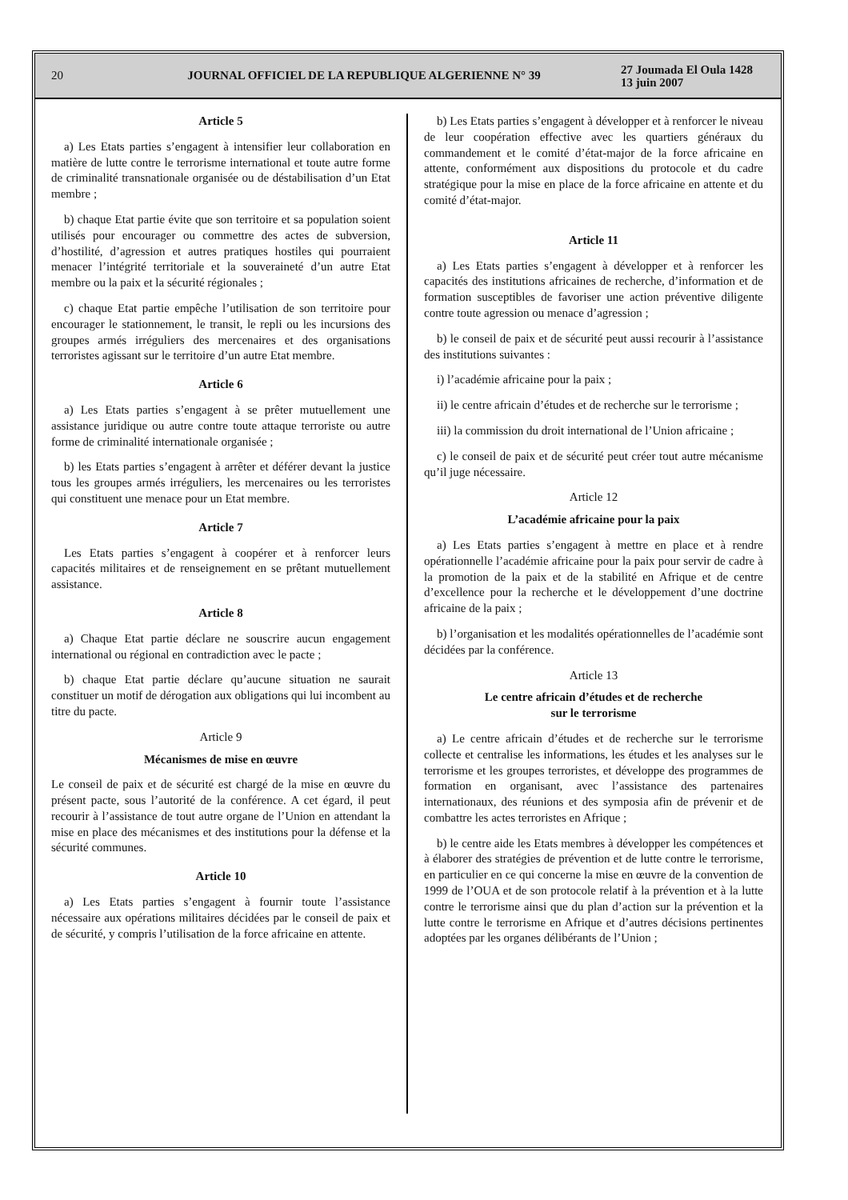20
JOURNAL OFFICIEL DE LA REPUBLIQUE ALGERIENNE N° 39
27 Joumada El Oula 1428
13 juin 2007
Article 5
a) Les Etats parties s’engagent à intensifier leur collaboration en matière de lutte contre le terrorisme international et toute autre forme de criminalité transnationale organisée ou de déstabilisation d’un Etat membre ;
b) chaque Etat partie évite que son territoire et sa population soient utilisés pour encourager ou commettre des actes de subversion, d’hostilité, d’agression et autres pratiques hostiles qui pourraient menacer l’intégrité territoriale et la souveraineté d’un autre Etat membre ou la paix et la sécurité régionales ;
c) chaque Etat partie empêche l’utilisation de son territoire pour encourager le stationnement, le transit, le repli ou les incursions des groupes armés irréguliers des mercenaires et des organisations terroristes agissant sur le territoire d’un autre Etat membre.
Article 6
a) Les Etats parties s’engagent à se prêter mutuellement une assistance juridique ou autre contre toute attaque terroriste ou autre forme de criminalité internationale organisée ;
b) les Etats parties s’engagent à arrêter et déférer devant la justice tous les groupes armés irréguliers, les mercenaires ou les terroristes qui constituent une menace pour un Etat membre.
Article 7
Les Etats parties s’engagent à coopérer et à renforcer leurs capacités militaires et de renseignement en se prêtant mutuellement assistance.
Article 8
a) Chaque Etat partie déclare ne souscrire aucun engagement international ou régional en contradiction avec le pacte ;
b) chaque Etat partie déclare qu’aucune situation ne saurait constituer un motif de dérogation aux obligations qui lui incombent au titre du pacte.
Article 9
Mécanismes de mise en œuvre
Le conseil de paix et de sécurité est chargé de la mise en œuvre du présent pacte, sous l’autorité de la conférence. A cet égard, il peut recourir à l’assistance de tout autre organe de l’Union en attendant la mise en place des mécanismes et des institutions pour la défense et la sécurité communes.
Article 10
a) Les Etats parties s’engagent à fournir toute l’assistance nécessaire aux opérations militaires décidées par le conseil de paix et de sécurité, y compris l’utilisation de la force africaine en attente.
b) Les Etats parties s’engagent à développer et à renforcer le niveau de leur coopération effective avec les quartiers généraux du commandement et le comité d’état-major de la force africaine en attente, conformément aux dispositions du protocole et du cadre stratégique pour la mise en place de la force africaine en attente et du comité d’état-major.
Article 11
a) Les Etats parties s’engagent à développer et à renforcer les capacités des institutions africaines de recherche, d’information et de formation susceptibles de favoriser une action préventive diligente contre toute agression ou menace d’agression ;
b) le conseil de paix et de sécurité peut aussi recourir à l’assistance des institutions suivantes :
i) l’académie africaine pour la paix ;
ii) le centre africain d’études et de recherche sur le terrorisme ;
iii) la commission du droit international de l’Union africaine ;
c) le conseil de paix et de sécurité peut créer tout autre mécanisme qu’il juge nécessaire.
Article 12
L’académie africaine pour la paix
a) Les Etats parties s’engagent à mettre en place et à rendre opérationnelle l’académie africaine pour la paix pour servir de cadre à la promotion de la paix et de la stabilité en Afrique et de centre d’excellence pour la recherche et le développement d’une doctrine africaine de la paix ;
b) l’organisation et les modalités opérationnelles de l’académie sont décidées par la conférence.
Article 13
Le centre africain d’études et de recherche
sur le terrorisme
a) Le centre africain d’études et de recherche sur le terrorisme collecte et centralise les informations, les études et les analyses sur le terrorisme et les groupes terroristes, et développe des programmes de formation en organisant, avec l’assistance des partenaires internationaux, des réunions et des symposia afin de prévenir et de combattre les actes terroristes en Afrique ;
b) le centre aide les Etats membres à développer les compétences et à élaborer des stratégies de prévention et de lutte contre le terrorisme, en particulier en ce qui concerne la mise en œuvre de la convention de 1999 de l’OUA et de son protocole relatif à la prévention et à la lutte contre le terrorisme ainsi que du plan d’action sur la prévention et la lutte contre le terrorisme en Afrique et d’autres décisions pertinentes adoptées par les organes délibérants de l’Union ;